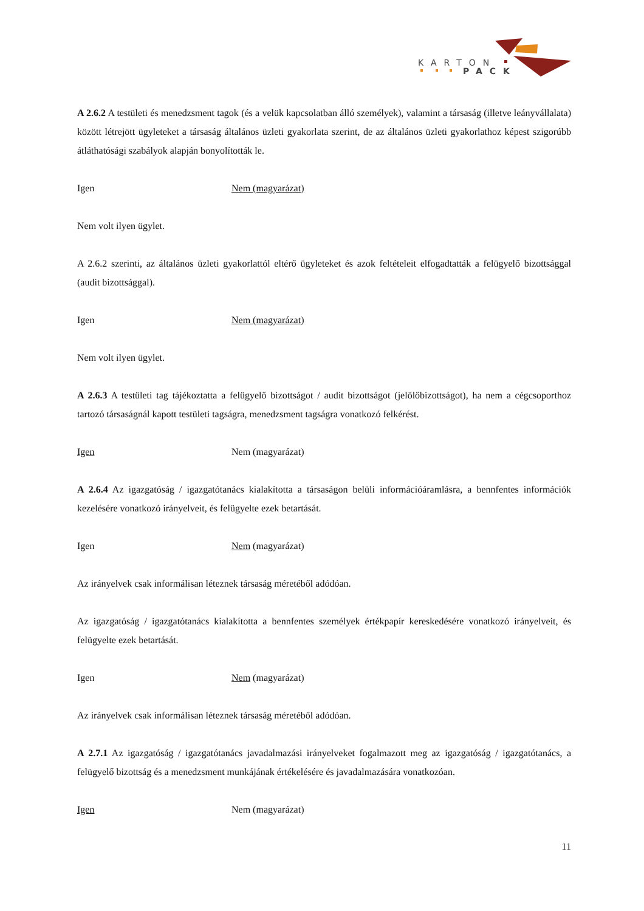KARTON
PACK
A 2.6.2 A testületi és menedzsment tagok (és a velük kapcsolatban álló személyek), valamint a társaság (illetve leányvállalata) között létrejött ügyleteket a társaság általános üzleti gyakorlata szerint, de az általános üzleti gyakorlathoz képest szigorúbb átláthatósági szabályok alapján bonyolították le.
Igen Nem (magyarázat)
Nem volt ilyen ügylet.
A 2.6.2 szerinti, az általános üzleti gyakorlattól eltérő ügyleteket és azok feltételeit elfogadtatták a felügyelő bizottsággal (audit bizottsággal).
Igen Nem (magyarázat)
Nem volt ilyen ügylet.
A 2.6.3 A testületi tag tájékoztatta a felügyelő bizottságot / audit bizottságot (jelölőbizottságot), ha nem a cégcsoporthoz tartozó társaságnál kapott testületi tagságra, menedzsment tagságra vonatkozó felkérést.
Igen Nem (magyarázat)
A 2.6.4 Az igazgatóság / igazgatótanács kialakította a társaságon belüli információáramlásra, a bennfentes információk kezelésére vonatkozó irányelveit, és felügyelte ezek betartását.
Igen Nem (magyarázat)
Az irányelvek csak informálisan léteznek társaság méretéből adódóan.
Az igazgatóság / igazgatótanács kialakította a bennfentes személyek értékpapír kereskedésére vonatkozó irányelveit, és felügyelte ezek betartását.
Igen Nem (magyarázat)
Az irányelvek csak informálisan léteznek társaság méretéből adódóan.
A 2.7.1 Az igazgatóság / igazgatótanács javadalmazási irányelveket fogalmazott meg az igazgatóság / igazgatótanács, a felügyelő bizottság és a menedzsment munkájának értékelésére és javadalmazására vonatkozóan.
Igen Nem (magyarázat)
11